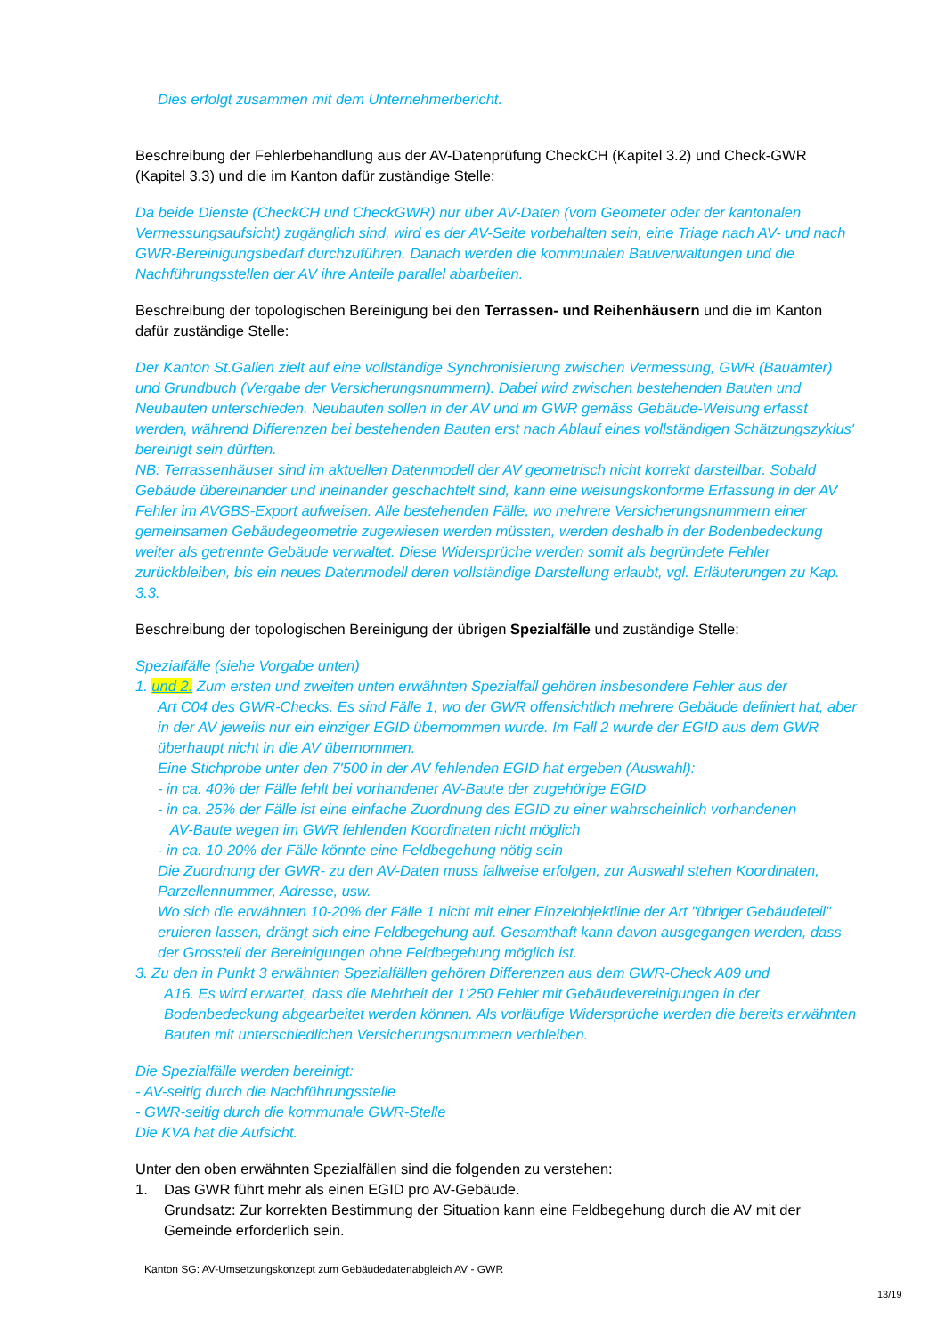Dies erfolgt zusammen mit dem Unternehmerbericht.
Beschreibung der Fehlerbehandlung aus der AV-Datenprüfung CheckCH (Kapitel 3.2) und Check-GWR (Kapitel 3.3) und die im Kanton dafür zuständige Stelle:
Da beide Dienste (CheckCH und CheckGWR) nur über AV-Daten (vom Geometer oder der kantonalen Vermessungsaufsicht) zugänglich sind, wird es der AV-Seite vorbehalten sein, eine Triage nach AV- und nach GWR-Bereinigungsbedarf durchzuführen. Danach werden die kommunalen Bauverwaltungen und die Nachführungsstellen der AV ihre Anteile parallel abarbeiten.
Beschreibung der topologischen Bereinigung bei den Terrassen- und Reihenhäusern und die im Kanton dafür zuständige Stelle:
Der Kanton St.Gallen zielt auf eine vollständige Synchronisierung zwischen Vermessung, GWR (Bauämter) und Grundbuch (Vergabe der Versicherungsnummern). Dabei wird zwischen bestehenden Bauten und Neubauten unterschieden. Neubauten sollen in der AV und im GWR gemäss Gebäude-Weisung erfasst werden, während Differenzen bei bestehenden Bauten erst nach Ablauf eines vollständigen Schätzungszyklus' bereinigt sein dürften.
NB: Terrassenhäuser sind im aktuellen Datenmodell der AV geometrisch nicht korrekt darstellbar. Sobald Gebäude übereinander und ineinander geschachtelt sind, kann eine weisungskonforme Erfassung in der AV Fehler im AVGBS-Export aufweisen. Alle bestehenden Fälle, wo mehrere Versicherungsnummern einer gemeinsamen Gebäudegeometrie zugewiesen werden müssten, werden deshalb in der Bodenbedeckung weiter als getrennte Gebäude verwaltet. Diese Widersprüche werden somit als begründete Fehler zurückbleiben, bis ein neues Datenmodell deren vollständige Darstellung erlaubt, vgl. Erläuterungen zu Kap. 3.3.
Beschreibung der topologischen Bereinigung der übrigen Spezialfälle und zuständige Stelle:
Spezialfälle (siehe Vorgabe unten)
1. und 2. Zum ersten und zweiten unten erwähnten Spezialfall gehören insbesondere Fehler aus der
Art C04 des GWR-Checks. Es sind Fälle 1, wo der GWR offensichtlich mehrere Gebäude definiert hat, aber in der AV jeweils nur ein einziger EGID übernommen wurde. Im Fall 2 wurde der EGID aus dem GWR überhaupt nicht in die AV übernommen.
Eine Stichprobe unter den 7'500 in der AV fehlenden EGID hat ergeben (Auswahl):
- in ca. 40% der Fälle fehlt bei vorhandener AV-Baute der zugehörige EGID
- in ca. 25% der Fälle ist eine einfache Zuordnung des EGID zu einer wahrscheinlich vorhandenen
AV-Baute wegen im GWR fehlenden Koordinaten nicht möglich
- in ca. 10-20% der Fälle könnte eine Feldbegehung nötig sein
Die Zuordnung der GWR- zu den AV-Daten muss fallweise erfolgen, zur Auswahl stehen Koordinaten, Parzellennummer, Adresse, usw.
Wo sich die erwähnten 10-20% der Fälle 1 nicht mit einer Einzelobjektlinie der Art "übriger Gebäudeteil" eruieren lassen, drängt sich eine Feldbegehung auf. Gesamthaft kann davon ausgegangen werden, dass der Grossteil der Bereinigungen ohne Feldbegehung möglich ist.
3. Zu den in Punkt 3 erwähnten Spezialfällen gehören Differenzen aus dem GWR-Check A09 und
A16. Es wird erwartet, dass die Mehrheit der 1'250 Fehler mit Gebäudevereinigungen in der Bodenbedeckung abgearbeitet werden können. Als vorläufige Widersprüche werden die bereits erwähnten Bauten mit unterschiedlichen Versicherungsnummern verbleiben.
Die Spezialfälle werden bereinigt:
- AV-seitig durch die Nachführungsstelle
- GWR-seitig durch die kommunale GWR-Stelle
Die KVA hat die Aufsicht.
Unter den oben erwähnten Spezialfällen sind die folgenden zu verstehen:
1. Das GWR führt mehr als einen EGID pro AV-Gebäude.
Grundsatz: Zur korrekten Bestimmung der Situation kann eine Feldbegehung durch die AV mit der Gemeinde erforderlich sein.
Kanton SG: AV-Umsetzungskonzept zum Gebäudedatenabgleich AV - GWR
13/19